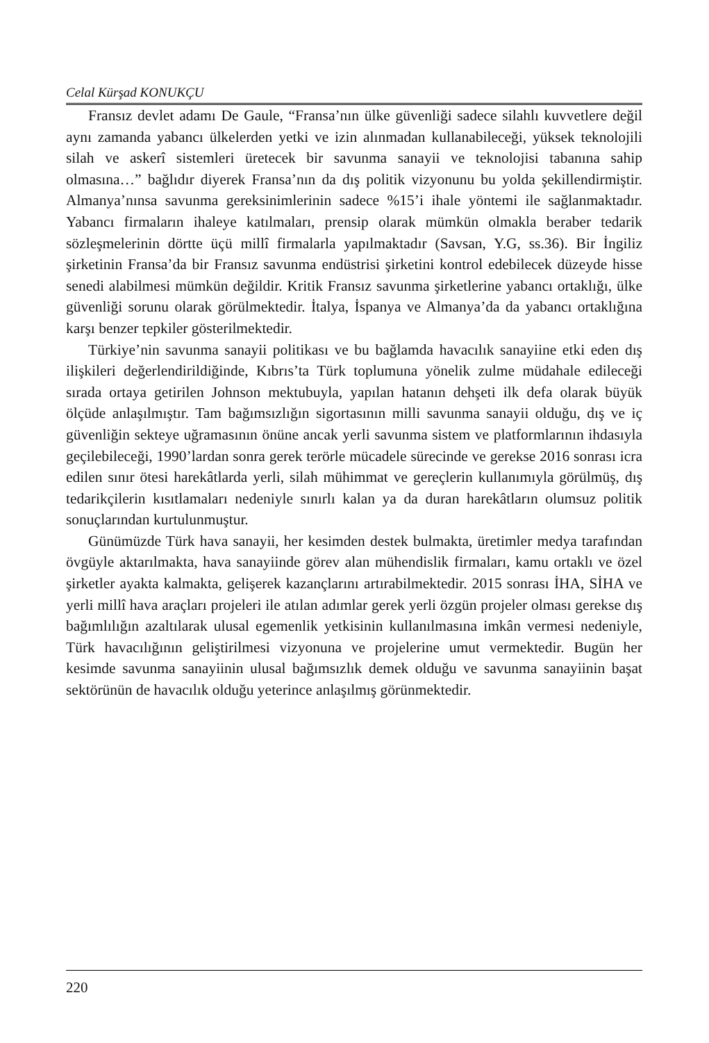Celal Kürşad KONUKÇU
Fransız devlet adamı De Gaule, “Fransa’nın ülke güvenliği sadece silahlı kuvvetlere değil aynı zamanda yabancı ülkelerden yetki ve izin alınmadan kullanabileceği, yüksek teknolojili silah ve askerî sistemleri üretecek bir savunma sanayii ve teknolojisi tabanına sahip olmasına…” bağlıdır diyerek Fransa’nın da dış politik vizyonunu bu yolda şekillendirmiştir. Almanya’nınsa savunma gereksinimlerinin sadece %15’i ihale yöntemi ile sağlanmaktadır. Yabancı firmaların ihaleye katılmaları, prensip olarak mümkün olmakla beraber tedarik sözleşmelerinin dörtte üçü millî firmalarla yapılmaktadır (Savsan, Y.G, ss.36). Bir İngiliz şirketinin Fransa’da bir Fransız savunma endüstrisi şirketini kontrol edebilecek düzeyde hisse senedi alabilmesi mümkün değildir. Kritik Fransız savunma şirketlerine yabancı ortaklığı, ülke güvenliği sorunu olarak görülmektedir. İtalya, İspanya ve Almanya’da da yabancı ortaklığına karşı benzer tepkiler gösterilmektedir.
Türkiye’nin savunma sanayii politikası ve bu bağlamda havacılık sanayiine etki eden dış ilişkileri değerlendirildiğinde, Kıbrıs’ta Türk toplumuna yönelik zulme müdahale edileceği sırada ortaya getirilen Johnson mektubuyla, yapılan hatanın dehşeti ilk defa olarak büyük ölçüde anlaşılmıştır. Tam bağımsızlığın sigortasının milli savunma sanayii olduğu, dış ve iç güvenliğin sekteye uğramasının önüne ancak yerli savunma sistem ve platformlarının ihdasıyla geçilebileceği, 1990’lardan sonra gerek terörle mücadele sürecinde ve gerekse 2016 sonrası icra edilen sınır ötesi harekâtlarda yerli, silah mühimmat ve gereçlerin kullanımıyla görülmüş, dış tedarikçilerin kısıtlamaları nedeniyle sınırlı kalan ya da duran harekâtların olumsuz politik sonuçlarından kurtulunmuştur.
Günümüzde Türk hava sanayii, her kesimden destek bulmakta, üretimler medya tarafından övgüyle aktarılmakta, hava sanayiinde görev alan mühendislik firmaları, kamu ortaklı ve özel şirketler ayakta kalmakta, gelişerek kazançlarını artırabilmektedir. 2015 sonrası İHA, SİHA ve yerli millî hava araçları projeleri ile atılan adımlar gerek yerli özgün projeler olması gerekse dış bağımlılığın azaltılarak ulusal egemenlik yetkisinin kullanılmasına imkân vermesi nedeniyle, Türk havacılığının geliştirilmesi vizyonuna ve projelerine umut vermektedir. Bugün her kesimde savunma sanayiinin ulusal bağımsızlık demek olduğu ve savunma sanayiinin başat sektörünün de havacılık olduğu yeterince anlaşılmış görünmektedir.
220